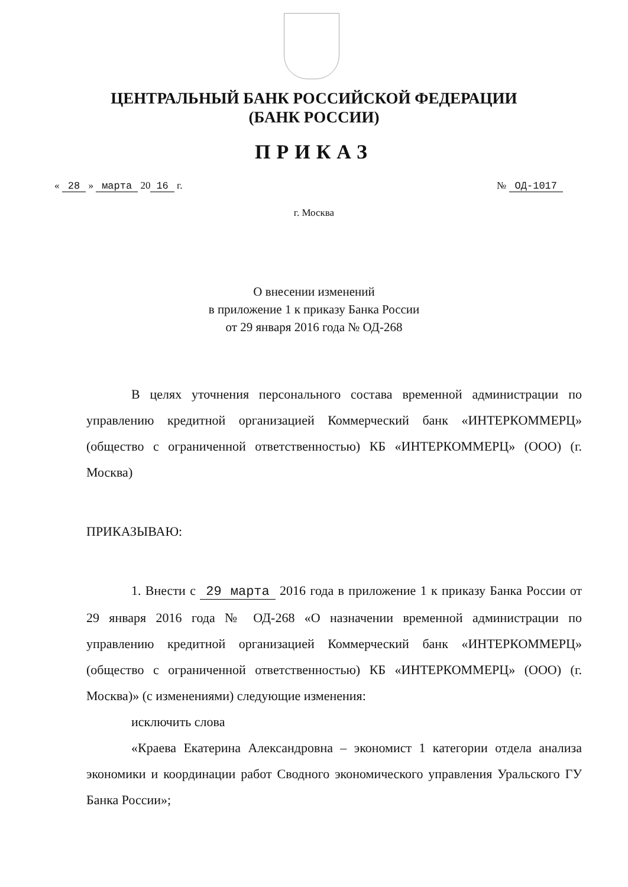ЦЕНТРАЛЬНЫЙ БАНК РОССИЙСКОЙ ФЕДЕРАЦИИ
(БАНК РОССИИ)
ПРИКАЗ
« 28 » марта 20 16 г. № ОД-1017
г. Москва
О внесении изменений
в приложение 1 к приказу Банка России
от 29 января 2016 года № ОД-268
В целях уточнения персонального состава временной администрации по управлению кредитной организацией Коммерческий банк «ИНТЕРКОММЕРЦ» (общество с ограниченной ответственностью) КБ «ИНТЕРКОММЕРЦ» (ООО) (г. Москва)
ПРИКАЗЫВАЮ:
1. Внести с 29 марта 2016 года в приложение 1 к приказу Банка России от 29 января 2016 года № ОД-268 «О назначении временной администрации по управлению кредитной организацией Коммерческий банк «ИНТЕРКОММЕРЦ» (общество с ограниченной ответственностью) КБ «ИНТЕРКОММЕРЦ» (ООО) (г. Москва)» (с изменениями) следующие изменения:
исключить слова
«Краева Екатерина Александровна – экономист 1 категории отдела анализа экономики и координации работ Сводного экономического управления Уральского ГУ Банка России»;